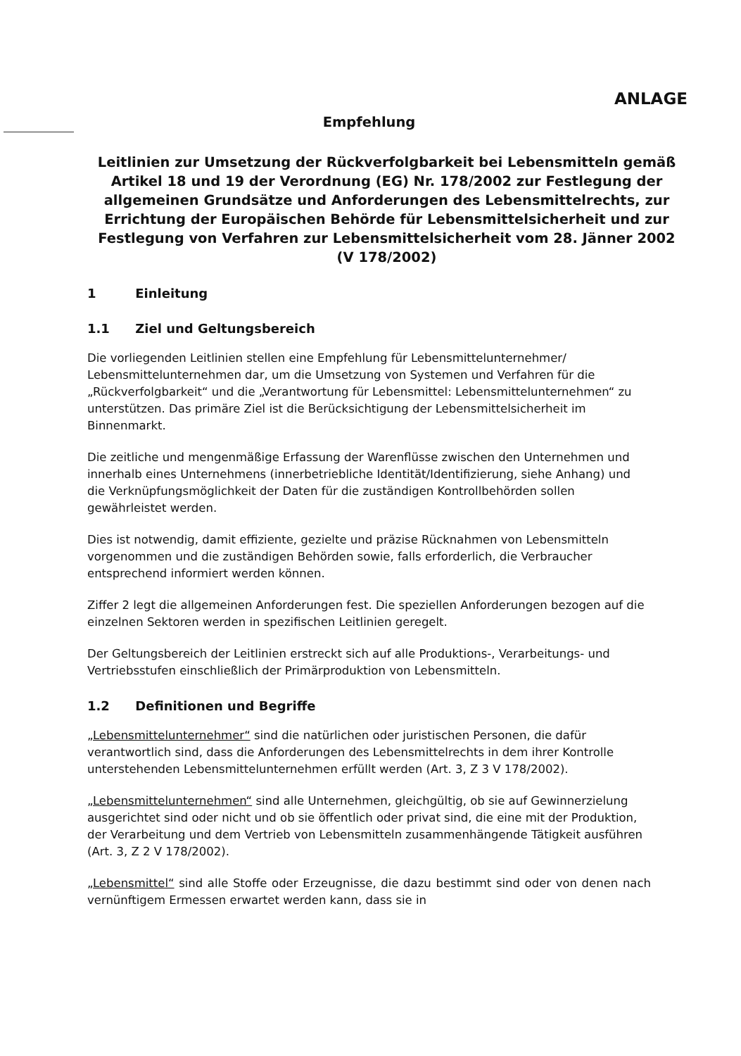ANLAGE
Empfehlung
Leitlinien zur Umsetzung der Rückverfolgbarkeit bei Lebensmitteln gemäß Artikel 18 und 19 der Verordnung (EG) Nr. 178/2002 zur Festlegung der allgemeinen Grundsätze und Anforderungen des Lebensmittelrechts, zur Errichtung der Europäischen Behörde für Lebensmittelsicherheit und zur Festlegung von Verfahren zur Lebensmittelsicherheit vom 28. Jänner 2002
(V 178/2002)
1 Einleitung
1.1 Ziel und Geltungsbereich
Die vorliegenden Leitlinien stellen eine Empfehlung für Lebensmittelunternehmer/ Lebensmittelunternehmen dar, um die Umsetzung von Systemen und Verfahren für die „Rückverfolgbarkeit“ und die „Verantwortung für Lebensmittel: Lebensmittelunternehmen“ zu unterstützen. Das primäre Ziel ist die Berücksichtigung der Lebensmittelsicherheit im Binnenmarkt.
Die zeitliche und mengenmäßige Erfassung der Warenflüsse zwischen den Unternehmen und innerhalb eines Unternehmens (innerbetriebliche Identität/Identifizierung, siehe Anhang) und die Verknüpfungsmöglichkeit der Daten für die zuständigen Kontrollbehörden sollen gewährleistet werden.
Dies ist notwendig, damit effiziente, gezielte und präzise Rücknahmen von Lebensmitteln vorgenommen und die zuständigen Behörden sowie, falls erforderlich, die Verbraucher entsprechend informiert werden können.
Ziffer 2 legt die allgemeinen Anforderungen fest. Die speziellen Anforderungen bezogen auf die einzelnen Sektoren werden in spezifischen Leitlinien geregelt.
Der Geltungsbereich der Leitlinien erstreckt sich auf alle Produktions-, Verarbeitungs- und Vertriebsstufen einschließlich der Primärproduktion von Lebensmitteln.
1.2 Definitionen und Begriffe
„Lebensmittelunternehmer“ sind die natürlichen oder juristischen Personen, die dafür verantwortlich sind, dass die Anforderungen des Lebensmittelrechts in dem ihrer Kontrolle unterstehenden Lebensmittelunternehmen erfüllt werden (Art. 3, Z 3 V 178/2002).
„Lebensmittelunternehmen“ sind alle Unternehmen, gleichgültig, ob sie auf Gewinnerzielung ausgerichtet sind oder nicht und ob sie öffentlich oder privat sind, die eine mit der Produktion, der Verarbeitung und dem Vertrieb von Lebensmitteln zusammenhängende Tätigkeit ausführen (Art. 3, Z 2 V 178/2002).
„Lebensmittel“ sind alle Stoffe oder Erzeugnisse, die dazu bestimmt sind oder von denen nach vernünftigem Ermessen erwartet werden kann, dass sie in